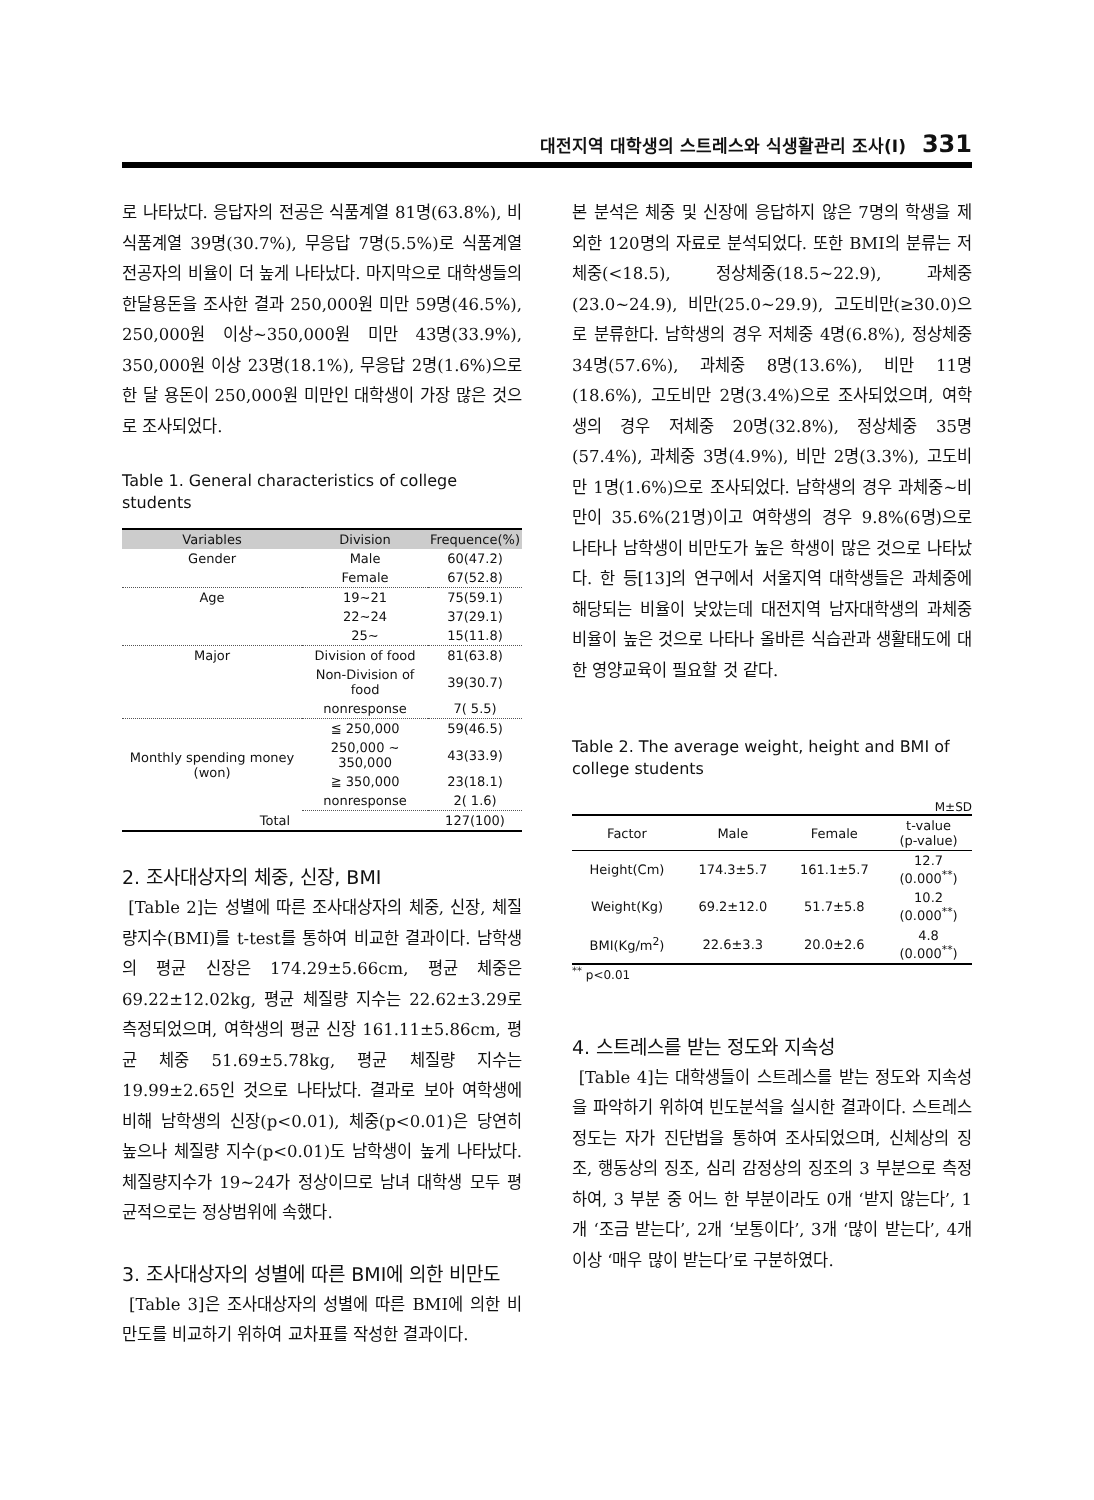대전지역 대학생의 스트레스와 식생활관리 조사(Ⅰ) 331
로 나타났다. 응답자의 전공은 식품계열 81명(63.8%), 비식품계열 39명(30.7%), 무응답 7명(5.5%)로 식품계열 전공자의 비율이 더 높게 나타났다. 마지막으로 대학생들의 한달용돈을 조사한 결과 250,000원 미만 59명(46.5%), 250,000원 이상~350,000원 미만 43명(33.9%), 350,000원 이상 23명(18.1%), 무응답 2명(1.6%)으로 한 달 용돈이 250,000원 미만인 대학생이 가장 많은 것으로 조사되었다.
Table 1. General characteristics of college students
| Variables | Division | Frequence(%) |
| --- | --- | --- |
| Gender | Male | 60(47.2) |
| | Female | 67(52.8) |
| Age | 19~21 | 75(59.1) |
| | 22~24 | 37(29.1) |
| | 25~ | 15(11.8) |
| Major | Division of food | 81(63.8) |
| | Non-Division of food | 39(30.7) |
| | nonresponse | 7( 5.5) |
| Monthly spending money (won) | ≦ 250,000 | 59(46.5) |
| | 250,000 ~ 350,000 | 43(33.9) |
| | ≧ 350,000 | 23(18.1) |
| | nonresponse | 2( 1.6) |
| Total | | 127(100) |
2. 조사대상자의 체중, 신장, BMI
[Table 2]는 성별에 따른 조사대상자의 체중, 신장, 체질량지수(BMI)를 t-test를 통하여 비교한 결과이다. 남학생의 평균 신장은 174.29±5.66cm, 평균 체중은 69.22±12.02kg, 평균 체질량 지수는 22.62±3.29로 측정되었으며, 여학생의 평균 신장 161.11±5.86cm, 평균 체중 51.69±5.78kg, 평균 체질량 지수는 19.99±2.65인 것으로 나타났다. 결과로 보아 여학생에 비해 남학생의 신장(p<0.01), 체중(p<0.01)은 당연히 높으나 체질량 지수(p<0.01)도 남학생이 높게 나타났다. 체질량지수가 19~24가 정상이므로 남녀 대학생 모두 평균적으로는 정상범위에 속했다.
3. 조사대상자의 성별에 따른 BMI에 의한 비만도
[Table 3]은 조사대상자의 성별에 따른 BMI에 의한 비만도를 비교하기 위하여 교차표를 작성한 결과이다.
본 분석은 체중 및 신장에 응답하지 않은 7명의 학생을 제외한 120명의 자료로 분석되었다. 또한 BMI의 분류는 저체중(<18.5), 정상체중(18.5~22.9), 과체중(23.0~24.9), 비만(25.0~29.9), 고도비만(≥30.0)으로 분류한다. 남학생의 경우 저체중 4명(6.8%), 정상체중 34명(57.6%), 과체중 8명(13.6%), 비만 11명(18.6%), 고도비만 2명(3.4%)으로 조사되었으며, 여학생의 경우 저체중 20명(32.8%), 정상체중 35명(57.4%), 과체중 3명(4.9%), 비만 2명(3.3%), 고도비만 1명(1.6%)으로 조사되었다. 남학생의 경우 과체중~비만이 35.6%(21명)이고 여학생의 경우 9.8%(6명)으로 나타나 남학생이 비만도가 높은 학생이 많은 것으로 나타났다. 한 등[13]의 연구에서 서울지역 대학생들은 과체중에 해당되는 비율이 낮았는데 대전지역 남자대학생의 과체중 비율이 높은 것으로 나타나 올바른 식습관과 생활태도에 대한 영양교육이 필요할 것 같다.
Table 2. The average weight, height and BMI of college students
M±SD
| Factor | Male | Female | t-value (p-value) |
| --- | --- | --- | --- |
| Height(Cm) | 174.3±5.7 | 161.1±5.7 | 12.7 (0.000<sup>**</sup>) |
| Weight(Kg) | 69.2±12.0 | 51.7±5.8 | 10.2 (0.000<sup>**</sup>) |
| BMI(Kg/m<sup>2</sup>) | 22.6±3.3 | 20.0±2.6 | 4.8 (0.000<sup>**</sup>) |
<sup>**</sup> p<0.01
4. 스트레스를 받는 정도와 지속성
[Table 4]는 대학생들이 스트레스를 받는 정도와 지속성을 파악하기 위하여 빈도분석을 실시한 결과이다. 스트레스 정도는 자가 진단법을 통하여 조사되었으며, 신체상의 징조, 행동상의 징조, 심리 감정상의 징조의 3 부분으로 측정하여, 3 부분 중 어느 한 부분이라도 0개 ‘받지 않는다’, 1개 ‘조금 받는다’, 2개 ‘보통이다’, 3개 ‘많이 받는다’, 4개 이상 ‘매우 많이 받는다’로 구분하였다.